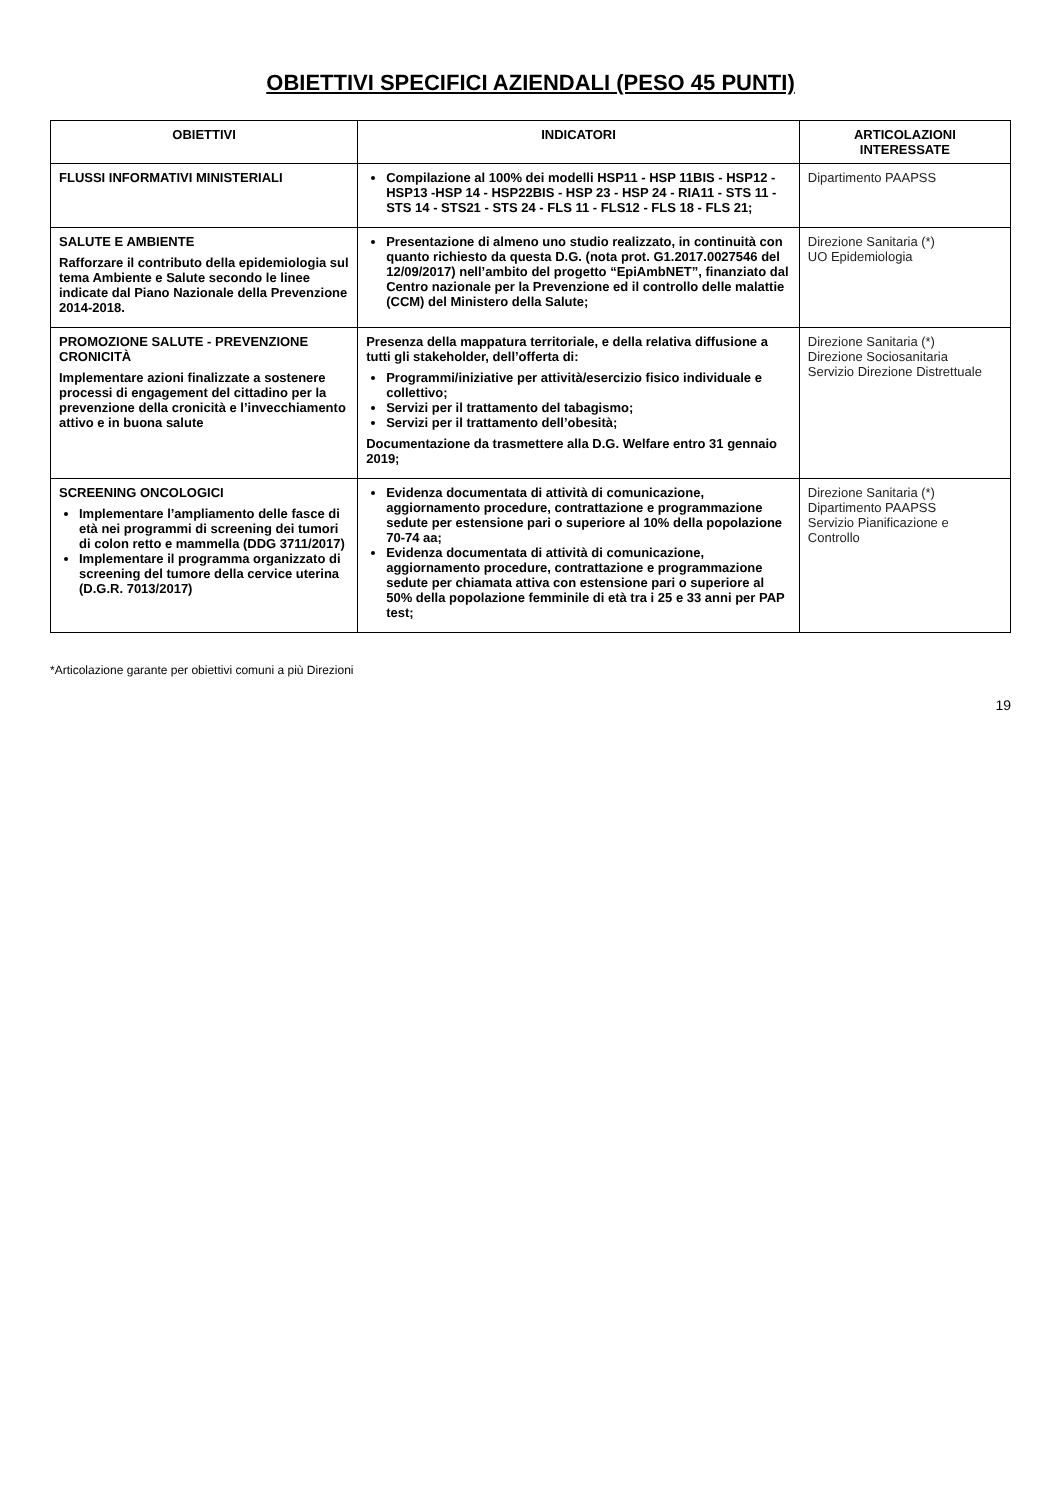OBIETTIVI SPECIFICI AZIENDALI (PESO 45 PUNTI)
| OBIETTIVI | INDICATORI | ARTICOLAZIONI INTERESSATE |
| --- | --- | --- |
| FLUSSI INFORMATIVI MINISTERIALI | Compilazione al 100% dei modelli HSP11 - HSP 11BIS - HSP12 - HSP13 -HSP 14 - HSP22BIS - HSP 23 - HSP 24 - RIA11 - STS 11 - STS 14 - STS21 - STS 24 - FLS 11 - FLS12 - FLS 18 - FLS 21; | Dipartimento PAAPSS |
| SALUTE E AMBIENTE Rafforzare il contributo della epidemiologia sul tema Ambiente e Salute secondo le linee indicate dal Piano Nazionale della Prevenzione 2014-2018. | Presentazione di almeno uno studio realizzato, in continuità con quanto richiesto da questa D.G. (nota prot. G1.2017.0027546 del 12/09/2017) nell’ambito del progetto “EpiAmbNET”, finanziato dal Centro nazionale per la Prevenzione ed il controllo delle malattie (CCM) del Ministero della Salute; | Direzione Sanitaria (*) UO Epidemiologia |
| PROMOZIONE SALUTE - PREVENZIONE CRONICITÀ Implementare azioni finalizzate a sostenere processi di engagement del cittadino per la prevenzione della cronicità e l’invecchiamento attivo e in buona salute | Presenza della mappatura territoriale, e della relativa diffusione a tutti gli stakeholder, dell’offerta di: Programmi/iniziative per attività/esercizio fisico individuale e collettivo; Servizi per il trattamento del tabagismo; Servizi per il trattamento dell’obesità; Documentazione da trasmettere alla D.G. Welfare entro 31 gennaio 2019; | Direzione Sanitaria (*) Direzione Sociosanitaria Servizio Direzione Distrettuale |
| SCREENING ONCOLOGICI Implementare l’ampliamento delle fasce di età nei programmi di screening dei tumori di colon retto e mammella (DDG 3711/2017) Implementare il programma organizzato di screening del tumore della cervice uterina (D.G.R. 7013/2017) | Evidenza documentata di attività di comunicazione, aggiornamento procedure, contrattazione e programmazione sedute per estensione pari o superiore al 10% della popolazione 70-74 aa; Evidenza documentata di attività di comunicazione, aggiornamento procedure, contrattazione e programmazione sedute per chiamata attiva con estensione pari o superiore al 50% della popolazione femminile di età tra i 25 e 33 anni per PAP test; | Direzione Sanitaria (*) Dipartimento PAAPSS Servizio Pianificazione e Controllo |
*Articolazione garante per obiettivi comuni a più Direzioni
19